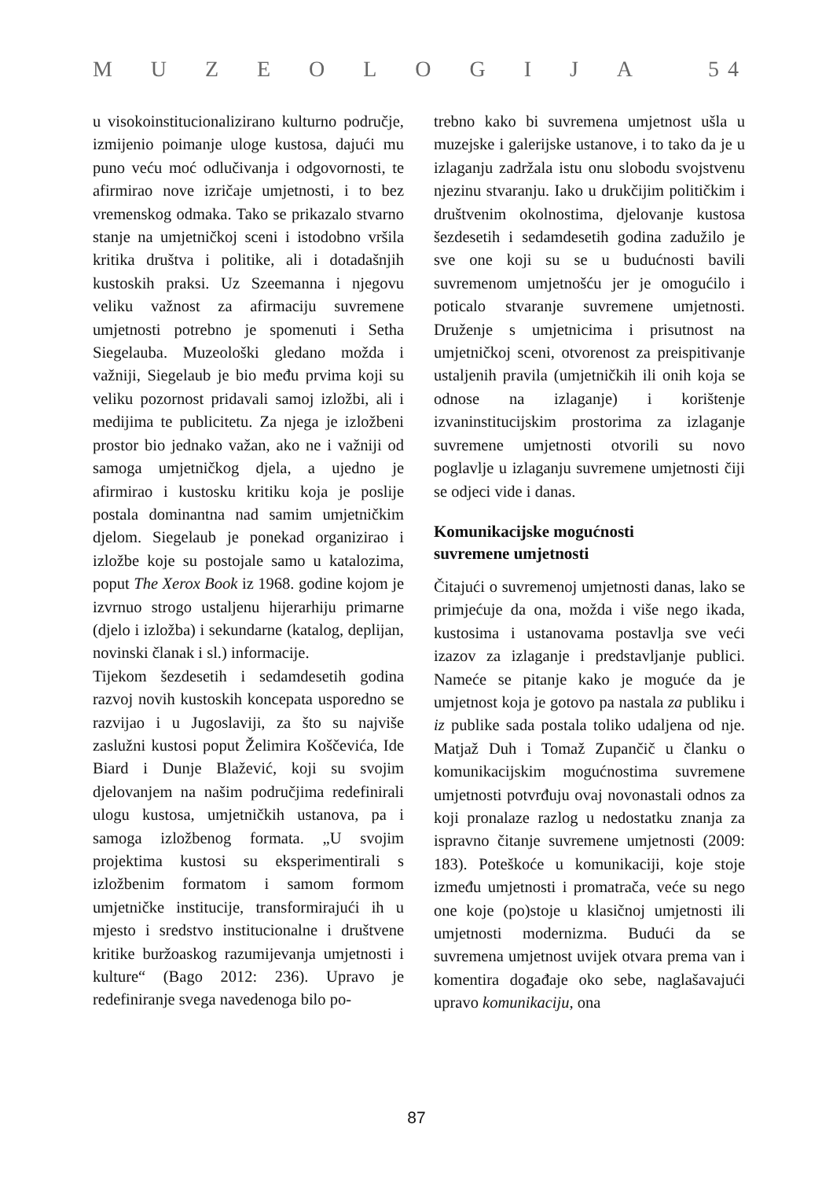MUZEOLOGIJA 5 4
u visokoinstitucionalizirano kulturno područje, izmijenio poimanje uloge kustosa, dajući mu puno veću moć odlučivanja i odgovornosti, te afirmirao nove izričaje umjetnosti, i to bez vremenskog odmaka. Tako se prikazalo stvarno stanje na umjetničkoj sceni i istodobno vršila kritika društva i politike, ali i dotadašnjih kustoskih praksi. Uz Szeemanna i njegovu veliku važnost za afirmaciju suvremene umjetnosti potrebno je spomenuti i Setha Siegelauba. Muzeološki gledano možda i važniji, Siegelaub je bio među prvima koji su veliku pozornost pridavali samoj izložbi, ali i medijima te publicitetu. Za njega je izložbeni prostor bio jednako važan, ako ne i važniji od samoga umjetničkog djela, a ujedno je afirmirao i kustosku kritiku koja je poslije postala dominantna nad samim umjetničkim djelom. Siegelaub je ponekad organizirao i izložbe koje su postojale samo u katalozima, poput The Xerox Book iz 1968. godine kojom je izvrnuo strogo ustaljenu hijerarhiju primarne (djelo i izložba) i sekundarne (katalog, deplijan, novinski članak i sl.) informacije.
Tijekom šezdesetih i sedamdesetih godina razvoj novih kustoskih koncepata usporedno se razvijao i u Jugoslaviji, za što su najviše zaslužni kustosi poput Želimira Koščevića, Ide Biard i Dunje Blažević, koji su svojim djelovanjem na našim područjima redefinirali ulogu kustosa, umjetničkih ustanova, pa i samoga izložbenog formata. „U svojim projektima kustosi su eksperimentirali s izložbenim formatom i samom formom umjetničke institucije, transformirajući ih u mjesto i sredstvo institucionalne i društvene kritike buržoaskog razumijevanja umjetnosti i kulture“ (Bago 2012: 236). Upravo je redefiniranje svega navedenoga bilo po-
trebno kako bi suvremena umjetnost ušla u muzejske i galerijske ustanove, i to tako da je u izlaganju zadržala istu onu slobodu svojstvenu njezinu stvaranju. Iako u drukčijim političkim i društvenim okolnostima, djelovanje kustosa šezdesetih i sedamdesetih godina zadužilo je sve one koji su se u budućnosti bavili suvremenom umjetnošću jer je omogućilo i poticalo stvaranje suvremene umjetnosti. Druženje s umjetnicima i prisutnost na umjetničkoj sceni, otvorenost za preispitivanje ustaljenih pravila (umjetničkih ili onih koja se odnose na izlaganje) i korištenje izvaninstitucijskim prostorima za izlaganje suvremene umjetnosti otvorili su novo poglavlje u izlaganju suvremene umjetnosti čiji se odjeci vide i danas.
Komunikacijske mogućnosti
suvremene umjetnosti
Čitajući o suvremenoj umjetnosti danas, lako se primjećuje da ona, možda i više nego ikada, kustosima i ustanovama postavlja sve veći izazov za izlaganje i predstavljanje publici. Nameće se pitanje kako je moguće da je umjetnost koja je gotovo pa nastala za publiku i iz publike sada postala toliko udaljena od nje. Matjaž Duh i Tomaž Zupančič u članku o komunikacijskim mogućnostima suvremene umjetnosti potvrđuju ovaj novonastali odnos za koji pronalaze razlog u nedostatku znanja za ispravno čitanje suvremene umjetnosti (2009: 183). Poteškoće u komunikaciji, koje stoje između umjetnosti i promatrača, veće su nego one koje (po)stoje u klasičnoj umjetnosti ili umjetnosti modernizma. Budući da se suvremena umjetnost uvijek otvara prema van i komentira događaje oko sebe, naglašavajući upravo komunikaciju, ona
87